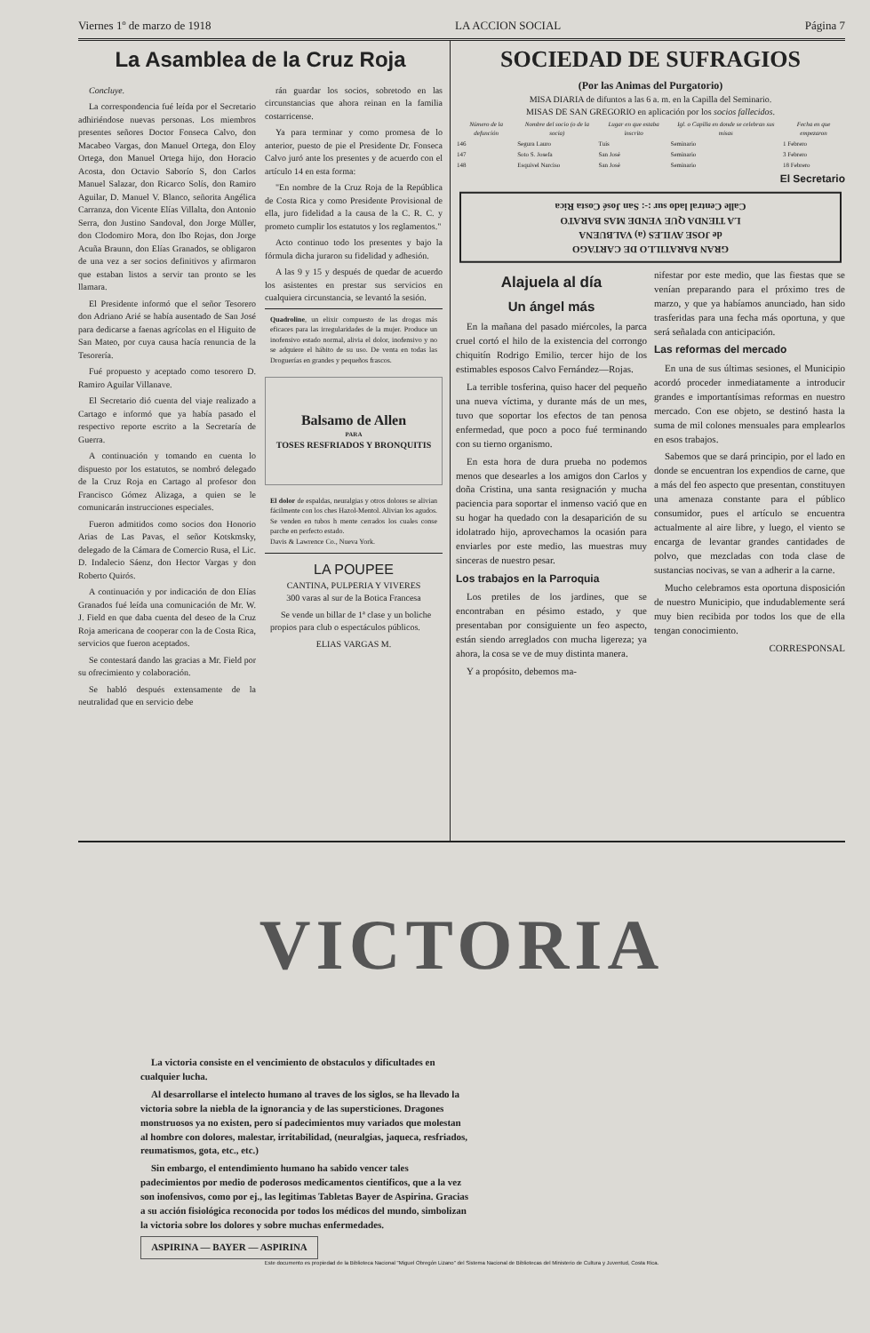Viernes 1º de marzo de 1918 LA ACCION SOCIAL Página 7
La Asamblea de la Cruz Roja
Concluye.
La correspondencia fué leída por el Secretario adhiriéndose nuevas personas. Los miembros presentes señores Doctor Fonseca Calvo, don Macabeo Vargas, don Manuel Ortega, don Eloy Ortega, don Manuel Ortega hijo, don Horacio Acosta, don Octavio Saborío S, don Carlos Manuel Salazar, don Ricarco Solís, don Ramiro Aguilar, D. Manuel V. Blanco, señorita Angélica Carranza, don Vicente Elías Villalta, don Antonio Serra, don Justino Sandoval, don Jorge Müller, don Clodomiro Mora, don Ibo Rojas, don Jorge Acuña Braunn, don Elías Granados, se obligaron de una vez a ser socios definitivos y afirmaron que estaban listos a servir tan pronto se les llamara.
El Presidente informó que el señor Tesorero don Adriano Arié se había ausentado de San José para dedicarse a faenas agrícolas en el Higuito de San Mateo, por cuya causa hacía renuncia de la Tesorería.
Fué propuesto y aceptado como tesorero D. Ramiro Aguilar Villanave.
El Secretario dió cuenta del viaje realizado a Cartago e informó que ya había pasado el respectivo reporte escrito a la Secretaría de Guerra.
A continuación y tomando en cuenta lo dispuesto por los estatutos, se nombró delegado de la Cruz Roja en Cartago al profesor don Francisco Gómez Alizaga, a quien se le comunicarán instrucciones especiales.
Fueron admitidos como socios don Honorio Arias de Las Pavas, el señor Kotskmsky, delegado de la Cámara de Comercio Rusa, el Lic. D. Indalecio Sáenz, don Hector Vargas y don Roberto Quirós.
A continuación y por indicación de don Elías Granados fué leída una comunicación de Mr. W. J. Field en que daba cuenta del deseo de la Cruz Roja americana de cooperar con la de Costa Rica, servicios que fueron aceptados.
Se contestará dando las gracias a Mr. Field por su ofrecimiento y colaboración.
Se habló después extensamente de la neutralidad que en servicio debe
rán guardar los socios, sobretodo en las circunstancias que ahora reinan en la familia costarricense.
Ya para terminar y como promesa de lo anterior, puesto de pie el Presidente Dr. Fonseca Calvo juró ante los presentes y de acuerdo con el artículo 14 en esta forma:
"En nombre de la Cruz Roja de la República de Costa Rica y como Presidente Provisional de ella, juro fidelidad a la causa de la C. R. C. y prometo cumplir los estatutos y los reglamentos."
Acto continuo todo los presentes y bajo la fórmula dicha juraron su fidelidad y adhesión.
A las 9 y 15 y después de quedar de acuerdo los asistentes en prestar sus servicios en cualquiera circunstancia, se levantó la sesión.
Quadroline, un elixir compuesto de las drogas más eficaces para las irregularidades de la mujer. Produce un inofensivo estado normal, alivia el dolor, inofensivo y no se adquiere el hábito de su uso. De venta en todas las Droguerías en grandes y pequeños frascos.
Balsamo de Allen
PARA
TOSES RESFRIADOS Y BRONQUITIS
El dolor de espaldas, neuralgias y otros dolores se alivian fácilmente con los ches Hazol-Mentol. Alivian los agudos. Se venden en tubos h mente cerrados los cuales conse parche en perfecto estado.
Davis & Lawrence Co., Nueva York.
LA POUPEE
CANTINA, PULPERIA Y VIVERES
300 varas al sur de la Botica Francesa
Se vende un billar de 1ª clase y un boliche propios para club o espectáculos públicos.
ELIAS VARGAS M.
SOCIEDAD DE SUFRAGIOS
(Por las Animas del Purgatorio)
MISA DIARIA de difuntos a las 6 a. m. en la Capilla del Seminario.
MISAS DE SAN GREGORIO en aplicación por los socios fallecidos.
| Número de la defunción | Nombre del socio (o de la socia) | Lugar en que estaba inscrito | Igl. o Capilla en donde se celebran sus misas | Fecha en que empezaron |
| --- | --- | --- | --- | --- |
| 146 | Segura Lauro | Tuis | Seminario | 1 Febrero |
| 147 | Soto S. Josefa | San José | Seminario | 3 Febrero |
| 148 | Esquivel Narciso | San José | Seminario | 18 Febrero |
El Secretario
GRAN BARATILLO DE CARTAGO
de JOSE AVILES (a) VALBUENA
LA TIENDA QUE VENDE MAS BARATO
Calle Central lado sur :-: San José Costa Rica
Alajuela al día
Un ángel más
En la mañana del pasado miércoles, la parca cruel cortó el hilo de la existencia del corrongo chiquitín Rodrigo Emilio, tercer hijo de los estimables esposos Calvo Fernández—Rojas.
La terrible tosferina, quiso hacer del pequeño una nueva víctima, y durante más de un mes, tuvo que soportar los efectos de tan penosa enfermedad, que poco a poco fué terminando con su tierno organismo.
En esta hora de dura prueba no podemos menos que desearles a los amigos don Carlos y doña Cristina, una santa resignación y mucha paciencia para soportar el inmenso vació que en su hogar ha quedado con la desaparición de su idolatrado hijo, aprovechamos la ocasión para enviarles por este medio, las muestras muy sinceras de nuestro pesar.
Los trabajos en la Parroquia
Los pretiles de los jardines, que se encontraban en pésimo estado, y que presentaban por consiguiente un feo aspecto, están siendo arreglados con mucha ligereza; ya ahora, la cosa se ve de muy distinta manera.
Y a propósito, debemos ma-
nifestar por este medio, que las fiestas que se venían preparando para el próximo tres de marzo, y que ya habíamos anunciado, han sido trasferidas para una fecha más oportuna, y que será señalada con anticipación.
Las reformas del mercado
En una de sus últimas sesiones, el Municipio acordó proceder inmediatamente a introducir grandes e importantísimas reformas en nuestro mercado. Con ese objeto, se destinó hasta la suma de mil colones mensuales para emplearlos en esos trabajos.
Sabemos que se dará principio, por el lado en donde se encuentran los expendios de carne, que a más del feo aspecto que presentan, constituyen una amenaza constante para el público consumidor, pues el artículo se encuentra actualmente al aire libre, y luego, el viento se encarga de levantar grandes cantidades de polvo, que mezcladas con toda clase de sustancias nocivas, se van a adherir a la carne.
Mucho celebramos esta oportuna disposición de nuestro Municipio, que indudablemente será muy bien recibida por todos los que de ella tengan conocimiento.
CORRESPONSAL
VICTORIA
La victoria consiste en el vencimiento de obstaculos y dificultades en cualquier lucha.
Al desarrollarse el intelecto humano al traves de los siglos, se ha llevado la victoria sobre la niebla de la ignorancia y de las supersticiones. Dragones monstruosos ya no existen, pero sí padecimientos muy variados que molestan al hombre con dolores, malestar, irritabilidad, (neuralgias, jaqueca, resfriados, reumatismos, gota, etc., etc.)
Sin embargo, el entendimiento humano ha sabido vencer tales padecimientos por medio de poderosos medicamentos cientificos, que a la vez son inofensivos, como por ej., las legitimas Tabletas Bayer de Aspirina. Gracias a su acción fisiológica reconocida por todos los médicos del mundo, simbolizan la victoria sobre los dolores y sobre muchas enfermedades.
ASPIRINA — BAYER — ASPIRINA
Este documento es propiedad de la Biblioteca Nacional "Miguel Obregón Lizano" del Sistema Nacional de Bibliotecas del Ministerio de Cultura y Juventud, Costa Rica.